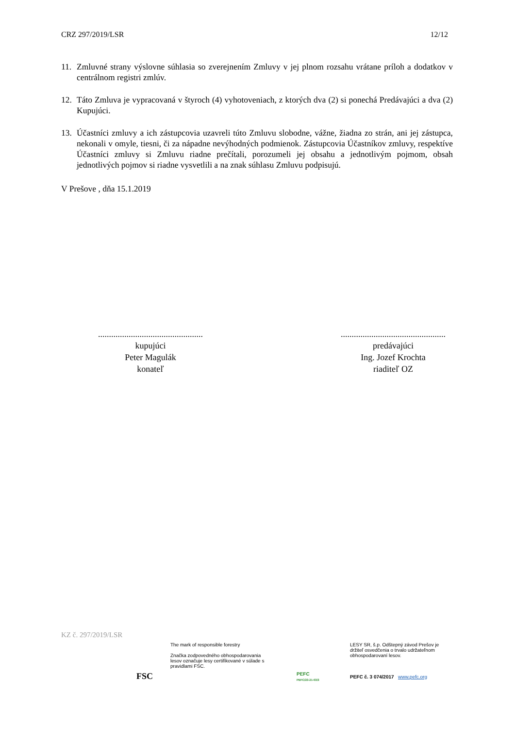CRZ 297/2019/LSR 12/12
11. Zmluvné strany výslovne súhlasia so zverejnením Zmluvy v jej plnom rozsahu vrátane príloh a dodatkov v centrálnom registri zmlúv.
12. Táto Zmluva je vypracovaná v štyroch (4) vyhotoveniach, z ktorých dva (2) si ponechá Predávajúci a dva (2) Kupujúci.
13. Účastníci zmluvy a ich zástupcovia uzavreli túto Zmluvu slobodne, vážne, žiadna zo strán, ani jej zástupca, nekonali v omyle, tiesni, či za nápadne nevýhodných podmienok. Zástupcovia Účastníkov zmluvy, respektíve Účastníci zmluvy si Zmluvu riadne prečítali, porozumeli jej obsahu a jednotlivým pojmom, obsah jednotlivých pojmov si riadne vysvetlili a na znak súhlasu Zmluvu podpisujú.
V Prešove , dňa 15.1.2019
................................................
kupujúci
Peter Magulák
konateľ
................................................
predávajúci
Ing. Jozef Krochta
riaditeľ OZ
KZ č. 297/2019/LSR
FSC
The mark of responsible forestry
Značka zodpovedného obhospodarovania lesov označuje lesy certifikované v súlade s pravidlami FSC.
PEFC
PEFC/23-21-03/3
LESY SR, š.p. Odštepný závod Prešov je držiteľ osvedčenia o trvalo udržateľnom obhospodarovaní lesov.
PEFC č. 3 074/2017 www.pefc.org